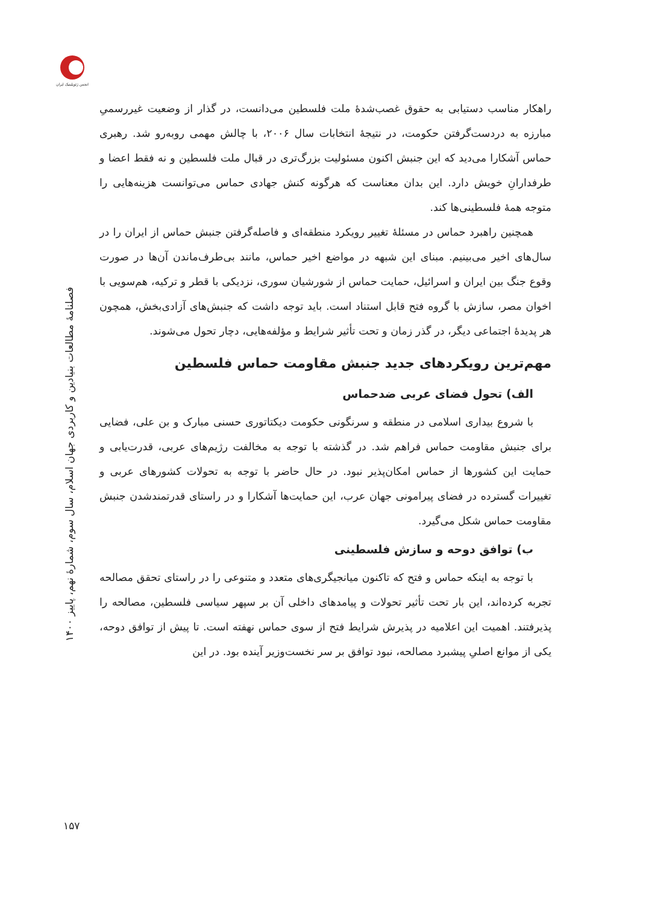انجمن ژئوپلیتیک ایران
فصلنامهٔ مطالعات بنیادین و کاربردی جهان اسلام، سال سوم، شمارهٔ نهم، پاییز ۱۴۰۰
راهکار مناسب دستیابی به حقوق غصب‌شدهٔ ملت فلسطین می‌دانست، در گذار از وضعیت غیررسمیِ مبارزه به دردست‌گرفتن حکومت، در نتیجهٔ انتخابات سال ۲۰۰۶، با چالش مهمی روبه‌رو شد. رهبری حماس آشکارا می‌دید که این جنبش اکنون مسئولیت بزرگ‌تری در قبال ملت فلسطین و نه فقط اعضا و طرفدارانِ خویش دارد. این بدان معناست که هرگونه کنش جهادی حماس می‌توانست هزینه‌هایی را متوجه همهٔ فلسطینی‌ها کند.
همچنین راهبرد حماس در مسئلهٔ تغییر رویکرد منطقه‌ای و فاصله‌گرفتن جنبش حماس از ایران را در سال‌های اخیر می‌بینیم. مبنای این شبهه در مواضع اخیر حماس، مانند بی‌طرف‌ماندن آن‌ها در صورت وقوع جنگ بین ایران و اسرائیل، حمایت حماس از شورشیان سوری، نزدیکی با قطر و ترکیه، هم‌سویی با اخوان مصر، سازش با گروه فتح قابل استناد است. باید توجه داشت که جنبش‌های آزادی‌بخش، همچون هر پدیدهٔ اجتماعی دیگر، در گذر زمان و تحت تأثیر شرایط و مؤلفه‌هایی، دچار تحول می‌شوند.
مهم‌ترین رویکردهای جدید جنبش مقاومت حماس فلسطین
الف) تحول فضای عربی ضدحماس
با شروع بیداری اسلامی در منطقه و سرنگونی حکومت دیکتاتوری حسنی مبارک و بن علی، فضایی برای جنبش مقاومت حماس فراهم شد. در گذشته با توجه به مخالفت رژیم‌های عربی، قدرت‌یابی و حمایت این کشورها از حماس امکان‌پذیر نبود. در حال حاضر با توجه به تحولات کشورهای عربی و تغییرات گسترده در فضای پیرامونی جهان عرب، این حمایت‌ها آشکارا و در راستای قدرتمندشدن جنبش مقاومت حماس شکل می‌گیرد.
ب) توافق دوحه و سازش فلسطینی
با توجه به اینکه حماس و فتح که تاکنون میانجیگری‌های متعدد و متنوعی را در راستای تحقق مصالحه تجربه کرده‌اند، این بار تحت تأثیر تحولات و پیامدهای داخلی آن بر سپهر سیاسی فلسطین، مصالحه را پذیرفتند. اهمیت این اعلامیه در پذیرش شرایط فتح از سوی حماس نهفته است. تا پیش از توافق دوحه، یکی از موانع اصلیِ پیشبرد مصالحه، نبود توافق بر سر نخست‌وزیر آینده بود. در این
۱۵۷